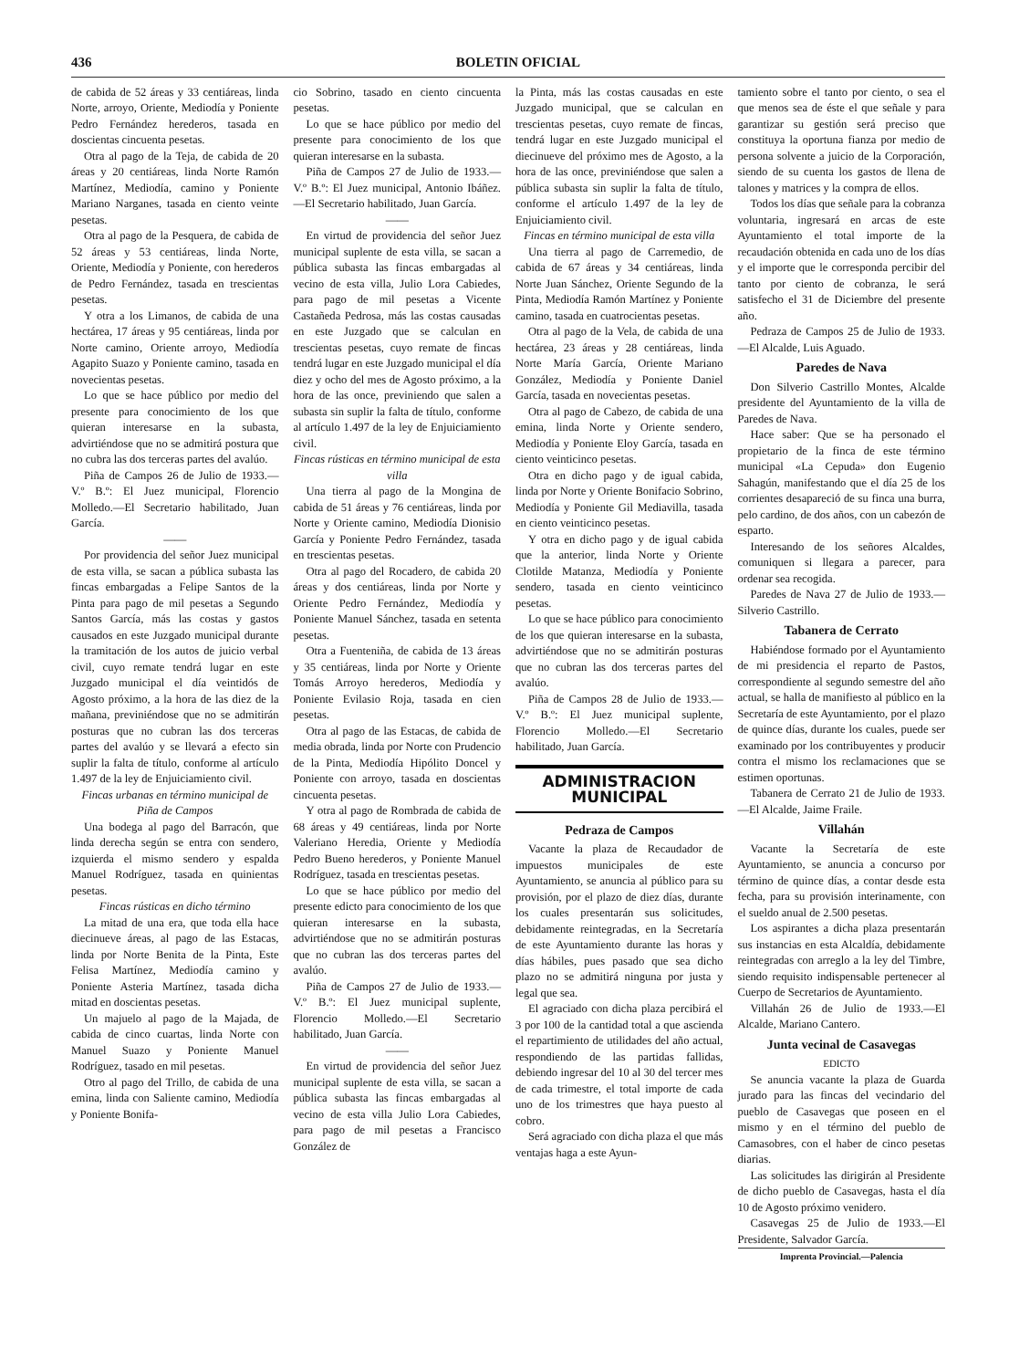436 BOLETIN OFICIAL
de cabida de 52 áreas y 33 centiáreas, linda Norte, arroyo, Oriente, Mediodía y Poniente Pedro Fernández herederos, tasada en doscientas cincuenta pesetas.
Otra al pago de la Teja, de cabida de 20 áreas y 20 centiáreas, linda Norte Ramón Martínez, Mediodía, camino y Poniente Mariano Narganes, tasada en ciento veinte pesetas.
Otra al pago de la Pesquera, de cabida de 52 áreas y 53 centiáreas, linda Norte, Oriente, Mediodía y Poniente, con herederos de Pedro Fernández, tasada en trescientas pesetas.
Y otra a los Limanos, de cabida de una hectárea, 17 áreas y 95 centiáreas, linda por Norte camino, Oriente arroyo, Mediodía Agapito Suazo y Poniente camino, tasada en novecientas pesetas.
Lo que se hace público por medio del presente para conocimiento de los que quieran interesarse en la subasta, advirtiéndose que no se admitirá postura que no cubra las dos terceras partes del avalúo.
Piña de Campos 26 de Julio de 1933.—V.º B.º: El Juez municipal, Florencio Molledo.—El Secretario habilitado, Juan García.
——
Por providencia del señor Juez municipal de esta villa, se sacan a pública subasta las fincas embargadas a Felipe Santos de la Pinta para pago de mil pesetas a Segundo Santos García, más las costas y gastos causados en este Juzgado municipal durante la tramitación de los autos de juicio verbal civil, cuyo remate tendrá lugar en este Juzgado municipal el día veintidós de Agosto próximo, a la hora de las diez de la mañana, previniéndose que no se admitirán posturas que no cubran las dos terceras partes del avalúo y se llevará a efecto sin suplir la falta de título, conforme al artículo 1.497 de la ley de Enjuiciamiento civil.
Fincas urbanas en término municipal de Piña de Campos
Una bodega al pago del Barracón, que linda derecha según se entra con sendero, izquierda el mismo sendero y espalda Manuel Rodríguez, tasada en quinientas pesetas.
Fincas rústicas en dicho término
La mitad de una era, que toda ella hace diecinueve áreas, al pago de las Estacas, linda por Norte Benita de la Pinta, Este Felisa Martínez, Mediodía camino y Poniente Asteria Martínez, tasada dicha mitad en doscientas pesetas.
Un majuelo al pago de la Majada, de cabida de cinco cuartas, linda Norte con Manuel Suazo y Poniente Manuel Rodríguez, tasado en mil pesetas.
Otro al pago del Trillo, de cabida de una emina, linda con Saliente camino, Mediodía y Poniente Bonifa-
cio Sobrino, tasado en ciento cincuenta pesetas.
Lo que se hace público por medio del presente para conocimiento de los que quieran interesarse en la subasta.
Piña de Campos 27 de Julio de 1933.—V.º B.º: El Juez municipal, Antonio Ibáñez.—El Secretario habilitado, Juan García.
——
En virtud de providencia del señor Juez municipal suplente de esta villa, se sacan a pública subasta las fincas embargadas al vecino de esta villa, Julio Lora Cabiedes, para pago de mil pesetas a Vicente Castañeda Pedrosa, más las costas causadas en este Juzgado que se calculan en trescientas pesetas, cuyo remate de fincas tendrá lugar en este Juzgado municipal el día diez y ocho del mes de Agosto próximo, a la hora de las once, previniendo que salen a subasta sin suplir la falta de título, conforme al artículo 1.497 de la ley de Enjuiciamiento civil.
Fincas rústicas en término municipal de esta villa
Una tierra al pago de la Mongina de cabida de 51 áreas y 76 centiáreas, linda por Norte y Oriente camino, Mediodía Dionisio García y Poniente Pedro Fernández, tasada en trescientas pesetas.
Otra al pago del Rocadero, de cabida 20 áreas y dos centiáreas, linda por Norte y Oriente Pedro Fernández, Mediodía y Poniente Manuel Sánchez, tasada en setenta pesetas.
Otra a Fuenteniña, de cabida de 13 áreas y 35 centiáreas, linda por Norte y Oriente Tomás Arroyo herederos, Mediodía y Poniente Evilasio Roja, tasada en cien pesetas.
Otra al pago de las Estacas, de cabida de media obrada, linda por Norte con Prudencio de la Pinta, Mediodía Hipólito Doncel y Poniente con arroyo, tasada en doscientas cincuenta pesetas.
Y otra al pago de Rombrada de cabida de 68 áreas y 49 centiáreas, linda por Norte Valeriano Heredia, Oriente y Mediodía Pedro Bueno herederos, y Poniente Manuel Rodríguez, tasada en trescientas pesetas.
Lo que se hace público por medio del presente edicto para conocimiento de los que quieran interesarse en la subasta, advirtiéndose que no se admitirán posturas que no cubran las dos terceras partes del avalúo.
Piña de Campos 27 de Julio de 1933.—V.º B.º: El Juez municipal suplente, Florencio Molledo.—El Secretario habilitado, Juan García.
——
En virtud de providencia del señor Juez municipal suplente de esta villa, se sacan a pública subasta las fincas embargadas al vecino de esta villa Julio Lora Cabiedes, para pago de mil pesetas a Francisco González de
la Pinta, más las costas causadas en este Juzgado municipal, que se calculan en trescientas pesetas, cuyo remate de fincas, tendrá lugar en este Juzgado municipal el diecinueve del próximo mes de Agosto, a la hora de las once, previniéndose que salen a pública subasta sin suplir la falta de título, conforme el artículo 1.497 de la ley de Enjuiciamiento civil.
Fincas en término municipal de esta villa
Una tierra al pago de Carremedio, de cabida de 67 áreas y 34 centiáreas, linda Norte Juan Sánchez, Oriente Segundo de la Pinta, Mediodía Ramón Martínez y Poniente camino, tasada en cuatrocientas pesetas.
Otra al pago de la Vela, de cabida de una hectárea, 23 áreas y 28 centiáreas, linda Norte María García, Oriente Mariano González, Mediodía y Poniente Daniel García, tasada en novecientas pesetas.
Otra al pago de Cabezo, de cabida de una emina, linda Norte y Oriente sendero, Mediodía y Poniente Eloy García, tasada en ciento veinticinco pesetas.
Otra en dicho pago y de igual cabida, linda por Norte y Oriente Bonifacio Sobrino, Mediodía y Poniente Gil Mediavilla, tasada en ciento veinticinco pesetas.
Y otra en dicho pago y de igual cabida que la anterior, linda Norte y Oriente Clotilde Matanza, Mediodía y Poniente sendero, tasada en ciento veinticinco pesetas.
Lo que se hace público para conocimiento de los que quieran interesarse en la subasta, advirtiéndose que no se admitirán posturas que no cubran las dos terceras partes del avalúo.
Piña de Campos 28 de Julio de 1933.—V.º B.º: El Juez municipal suplente, Florencio Molledo.—El Secretario habilitado, Juan García.
ADMINISTRACION MUNICIPAL
Pedraza de Campos
Vacante la plaza de Recaudador de impuestos municipales de este Ayuntamiento, se anuncia al público para su provisión, por el plazo de diez días, durante los cuales presentarán sus solicitudes, debidamente reintegradas, en la Secretaría de este Ayuntamiento durante las horas y días hábiles, pues pasado que sea dicho plazo no se admitirá ninguna por justa y legal que sea.
El agraciado con dicha plaza percibirá el 3 por 100 de la cantidad total a que ascienda el repartimiento de utilidades del año actual, respondiendo de las partidas fallidas, debiendo ingresar del 10 al 30 del tercer mes de cada trimestre, el total importe de cada uno de los trimestres que haya puesto al cobro.
Será agraciado con dicha plaza el que más ventajas haga a este Ayun-
tamiento sobre el tanto por ciento, o sea el que menos sea de éste el que señale y para garantizar su gestión será preciso que constituya la oportuna fianza por medio de persona solvente a juicio de la Corporación, siendo de su cuenta los gastos de llena de talones y matrices y la compra de ellos.
Todos los días que señale para la cobranza voluntaria, ingresará en arcas de este Ayuntamiento el total importe de la recaudación obtenida en cada uno de los días y el importe que le corresponda percibir del tanto por ciento de cobranza, le será satisfecho el 31 de Diciembre del presente año.
Pedraza de Campos 25 de Julio de 1933.—El Alcalde, Luis Aguado.
Paredes de Nava
Don Silverio Castrillo Montes, Alcalde presidente del Ayuntamiento de la villa de Paredes de Nava.
Hace saber: Que se ha personado el propietario de la finca de este término municipal «La Cepuda» don Eugenio Sahagún, manifestando que el día 25 de los corrientes desapareció de su finca una burra, pelo cardino, de dos años, con un cabezón de esparto.
Interesando de los señores Alcaldes, comuniquen si llegara a parecer, para ordenar sea recogida.
Paredes de Nava 27 de Julio de 1933.—Silverio Castrillo.
Tabanera de Cerrato
Habiéndose formado por el Ayuntamiento de mi presidencia el reparto de Pastos, correspondiente al segundo semestre del año actual, se halla de manifiesto al público en la Secretaría de este Ayuntamiento, por el plazo de quince días, durante los cuales, puede ser examinado por los contribuyentes y producir contra el mismo los reclamaciones que se estimen oportunas.
Tabanera de Cerrato 21 de Julio de 1933.—El Alcalde, Jaime Fraile.
Villahán
Vacante la Secretaría de este Ayuntamiento, se anuncia a concurso por término de quince días, a contar desde esta fecha, para su provisión interinamente, con el sueldo anual de 2.500 pesetas.
Los aspirantes a dicha plaza presentarán sus instancias en esta Alcaldía, debidamente reintegradas con arreglo a la ley del Timbre, siendo requisito indispensable pertenecer al Cuerpo de Secretarios de Ayuntamiento.
Villahán 26 de Julio de 1933.—El Alcalde, Mariano Cantero.
Junta vecinal de Casavegas
EDICTO
Se anuncia vacante la plaza de Guarda jurado para las fincas del vecindario del pueblo de Casavegas que poseen en el mismo y en el término del pueblo de Camasobres, con el haber de cinco pesetas diarias.
Las solicitudes las dirigirán al Presidente de dicho pueblo de Casavegas, hasta el día 10 de Agosto próximo venidero.
Casavegas 25 de Julio de 1933.—El Presidente, Salvador García.
Imprenta Provincial.—Palencia